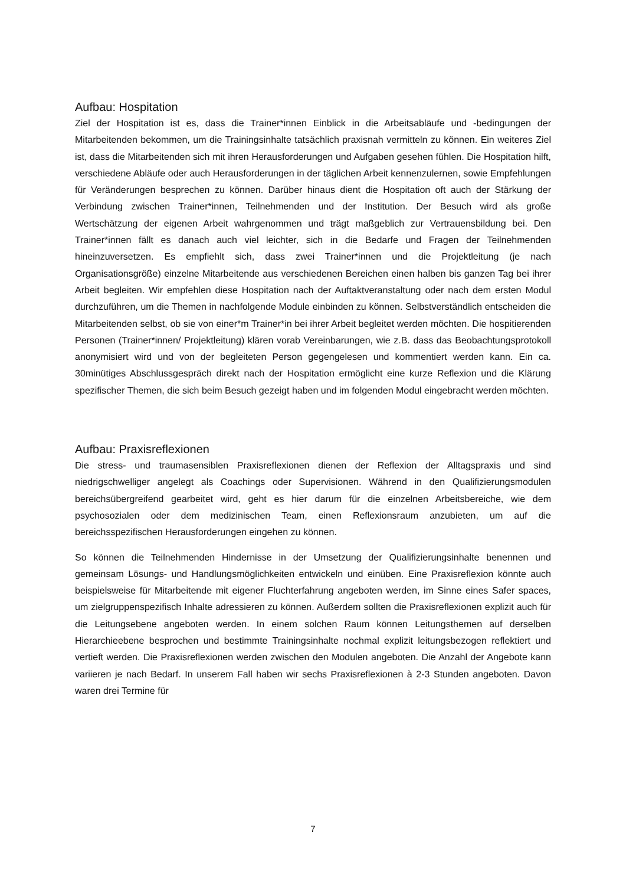Aufbau: Hospitation
Ziel der Hospitation ist es, dass die Trainer*innen Einblick in die Arbeitsabläufe und -bedingungen der Mitarbeitenden bekommen, um die Trainingsinhalte tatsächlich praxisnah vermitteln zu können. Ein weiteres Ziel ist, dass die Mitarbeitenden sich mit ihren Herausforderungen und Aufgaben gesehen fühlen. Die Hospitation hilft, verschiedene Abläufe oder auch Herausforderungen in der täglichen Arbeit kennenzulernen, sowie Empfehlungen für Veränderungen besprechen zu können. Darüber hinaus dient die Hospitation oft auch der Stärkung der Verbindung zwischen Trainer*innen, Teilnehmenden und der Institution. Der Besuch wird als große Wertschätzung der eigenen Arbeit wahrgenommen und trägt maßgeblich zur Vertrauensbildung bei. Den Trainer*innen fällt es danach auch viel leichter, sich in die Bedarfe und Fragen der Teilnehmenden hineinzuversetzen. Es empfiehlt sich, dass zwei Trainer*innen und die Projektleitung (je nach Organisationsgröße) einzelne Mitarbeitende aus verschiedenen Bereichen einen halben bis ganzen Tag bei ihrer Arbeit begleiten. Wir empfehlen diese Hospitation nach der Auftaktveranstaltung oder nach dem ersten Modul durchzuführen, um die Themen in nachfolgende Module einbinden zu können. Selbstverständlich entscheiden die Mitarbeitenden selbst, ob sie von einer*m Trainer*in bei ihrer Arbeit begleitet werden möchten. Die hospitierenden Personen (Trainer*innen/ Projektleitung) klären vorab Vereinbarungen, wie z.B. dass das Beobachtungsprotokoll anonymisiert wird und von der begleiteten Person gegengelesen und kommentiert werden kann. Ein ca. 30minütiges Abschlussgespräch direkt nach der Hospitation ermöglicht eine kurze Reflexion und die Klärung spezifischer Themen, die sich beim Besuch gezeigt haben und im folgenden Modul eingebracht werden möchten.
Aufbau: Praxisreflexionen
Die stress- und traumasensiblen Praxisreflexionen dienen der Reflexion der Alltagspraxis und sind niedrigschwelliger angelegt als Coachings oder Supervisionen. Während in den Qualifizierungsmodulen bereichsübergreifend gearbeitet wird, geht es hier darum für die einzelnen Arbeitsbereiche, wie dem psychosozialen oder dem medizinischen Team, einen Reflexionsraum anzubieten, um auf die bereichsspezifischen Herausforderungen eingehen zu können.
So können die Teilnehmenden Hindernisse in der Umsetzung der Qualifizierungsinhalte benennen und gemeinsam Lösungs- und Handlungsmöglichkeiten entwickeln und einüben. Eine Praxisreflexion könnte auch beispielsweise für Mitarbeitende mit eigener Fluchterfahrung angeboten werden, im Sinne eines Safer spaces, um zielgruppenspezifisch Inhalte adressieren zu können. Außerdem sollten die Praxisreflexionen explizit auch für die Leitungsebene angeboten werden. In einem solchen Raum können Leitungsthemen auf derselben Hierarchieebene besprochen und bestimmte Trainingsinhalte nochmal explizit leitungsbezogen reflektiert und vertieft werden. Die Praxisreflexionen werden zwischen den Modulen angeboten. Die Anzahl der Angebote kann variieren je nach Bedarf. In unserem Fall haben wir sechs Praxisreflexionen à 2-3 Stunden angeboten. Davon waren drei Termine für
7